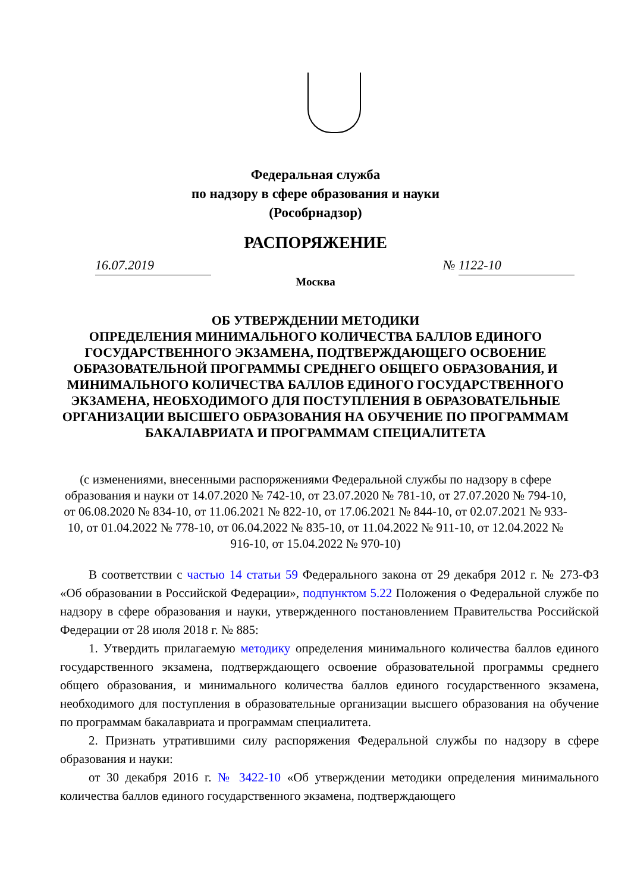Федеральная служба
по надзору в сфере образования и науки
(Рособрнадзор)
РАСПОРЯЖЕНИЕ
16.07.2019 № 1122-10
Москва
ОБ УТВЕРЖДЕНИИ МЕТОДИКИ
ОПРЕДЕЛЕНИЯ МИНИМАЛЬНОГО КОЛИЧЕСТВА БАЛЛОВ ЕДИНОГО ГОСУДАРСТВЕННОГО ЭКЗАМЕНА, ПОДТВЕРЖДАЮЩЕГО ОСВОЕНИЕ ОБРАЗОВАТЕЛЬНОЙ ПРОГРАММЫ СРЕДНЕГО ОБЩЕГО ОБРАЗОВАНИЯ, И МИНИМАЛЬНОГО КОЛИЧЕСТВА БАЛЛОВ ЕДИНОГО ГОСУДАРСТВЕННОГО ЭКЗАМЕНА, НЕОБХОДИМОГО ДЛЯ ПОСТУПЛЕНИЯ В ОБРАЗОВАТЕЛЬНЫЕ ОРГАНИЗАЦИИ ВЫСШЕГО ОБРАЗОВАНИЯ НА ОБУЧЕНИЕ ПО ПРОГРАММАМ БАКАЛАВРИАТА И ПРОГРАММАМ СПЕЦИАЛИТЕТА
(с изменениями, внесенными распоряжениями Федеральной службы по надзору в сфере образования и науки от 14.07.2020 № 742-10, от 23.07.2020 № 781-10, от 27.07.2020 № 794-10, от 06.08.2020 № 834-10, от 11.06.2021 № 822-10, от 17.06.2021 № 844-10, от 02.07.2021 № 933-10, от 01.04.2022 № 778-10, от 06.04.2022 № 835-10, от 11.04.2022 № 911-10, от 12.04.2022 № 916-10, от 15.04.2022 № 970-10)
В соответствии с частью 14 статьи 59 Федерального закона от 29 декабря 2012 г. № 273-ФЗ «Об образовании в Российской Федерации», подпунктом 5.22 Положения о Федеральной службе по надзору в сфере образования и науки, утвержденного постановлением Правительства Российской Федерации от 28 июля 2018 г. № 885:
1. Утвердить прилагаемую методику определения минимального количества баллов единого государственного экзамена, подтверждающего освоение образовательной программы среднего общего образования, и минимального количества баллов единого государственного экзамена, необходимого для поступления в образовательные организации высшего образования на обучение по программам бакалавриата и программам специалитета.
2. Признать утратившими силу распоряжения Федеральной службы по надзору в сфере образования и науки:
от 30 декабря 2016 г. № 3422-10 «Об утверждении методики определения минимального количества баллов единого государственного экзамена, подтверждающего